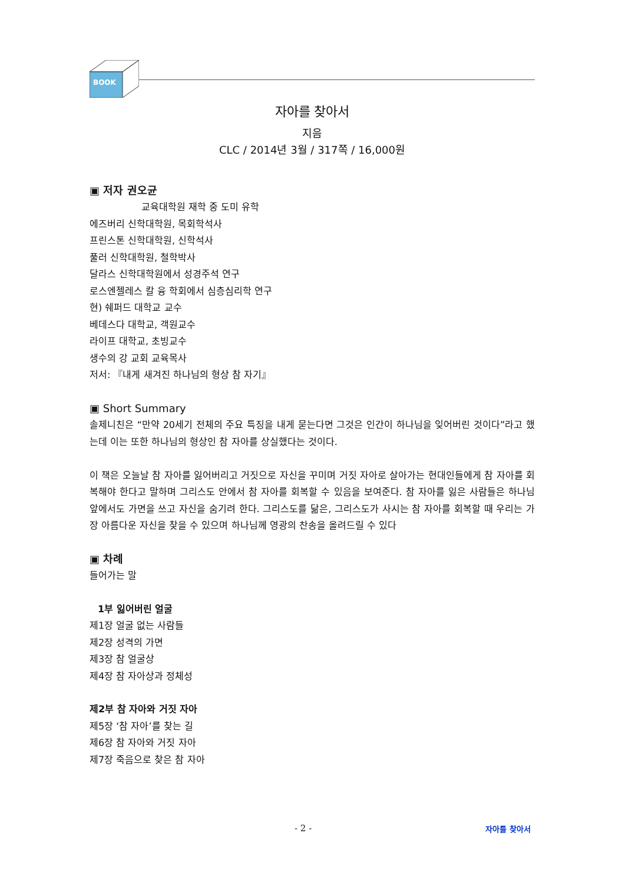BOOK
자아를 찾아서
지음
CLC / 2014년 3월 / 317쪽 / 16,000원
▣ 저자 권오균
교육대학원 재학 중 도미 유학
에즈버리 신학대학원, 목회학석사
프린스톤 신학대학원, 신학석사
풀러 신학대학원, 철학박사
달라스 신학대학원에서 성경주석 연구
로스엔젤레스 칼 융 학회에서 심층심리학 연구
현) 쉐퍼드 대학교 교수
베데스다 대학교, 객원교수
라이프 대학교, 초빙교수
생수의 강 교회 교육목사
저서: 『내게 새겨진 하나님의 형상 참 자기』
▣ Short Summary
솔제니친은 “만약 20세기 전체의 주요 특징을 내게 묻는다면 그것은 인간이 하나님을 잊어버린 것이다”라고 했는데 이는 또한 하나님의 형상인 참 자아를 상실했다는 것이다.
이 책은 오늘날 참 자아를 잃어버리고 거짓으로 자신을 꾸미며 거짓 자아로 살아가는 현대인들에게 참 자아를 회복해야 한다고 말하며 그리스도 안에서 참 자아를 회복할 수 있음을 보여준다. 참 자아를 잃은 사람들은 하나님 앞에서도 가면을 쓰고 자신을 숨기려 한다. 그리스도를 닮은, 그리스도가 사시는 참 자아를 회복할 때 우리는 가장 아름다운 자신을 찾을 수 있으며 하나님께 영광의 찬송을 올려드릴 수 있다
▣ 차례
들어가는 말
1부 잃어버린 얼굴
제1장 얼굴 없는 사람들
제2장 성격의 가면
제3장 참 얼굴상
제4장 참 자아상과 정체성
제2부 참 자아와 거짓 자아
제5장 ‘참 자아’를 찾는 길
제6장 참 자아와 거짓 자아
제7장 죽음으로 찾은 참 자아
- 2 - 자아를 찾아서